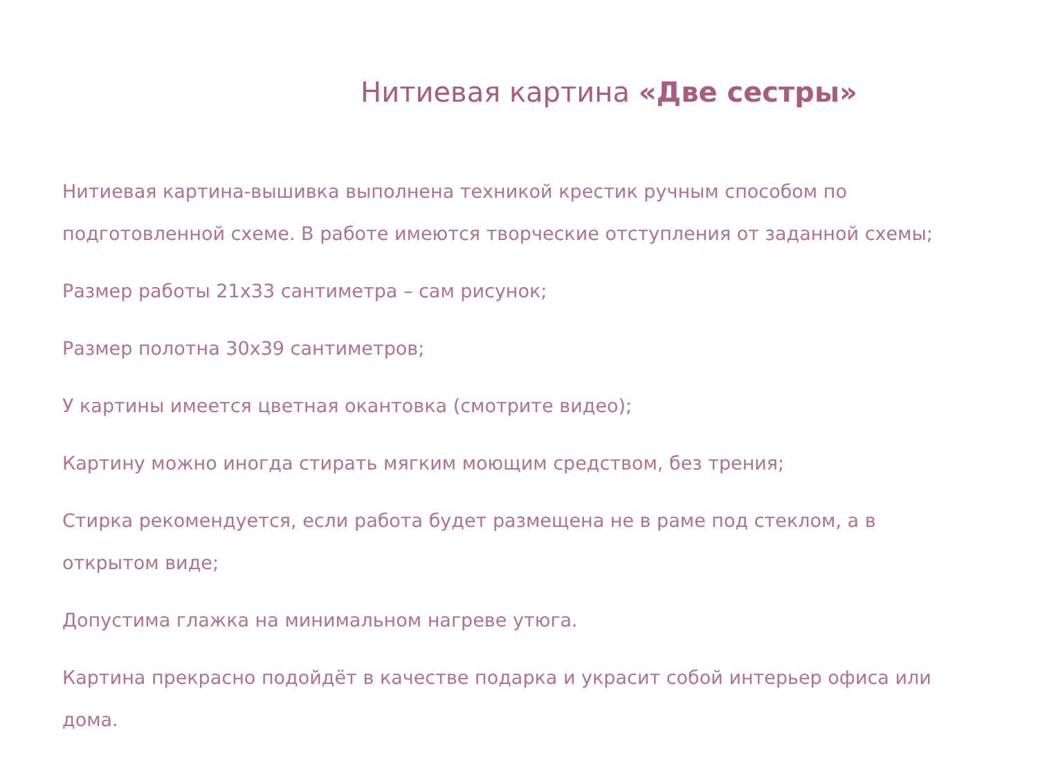Нитиевая картина «Две сестры»
Нитиевая картина-вышивка выполнена техникой крестик ручным способом по подготовленной схеме. В работе имеются творческие отступления от заданной схемы;
Размер работы 21x33 сантиметра – сам рисунок;
Размер полотна 30x39 сантиметров;
У картины имеется цветная окантовка (смотрите видео);
Картину можно иногда стирать мягким моющим средством, без трения;
Стирка рекомендуется, если работа будет размещена не в раме под стеклом, а в открытом виде;
Допустима глажка на минимальном нагреве утюга.
Картина прекрасно подойдёт в качестве подарка и украсит собой интерьер офиса или дома.